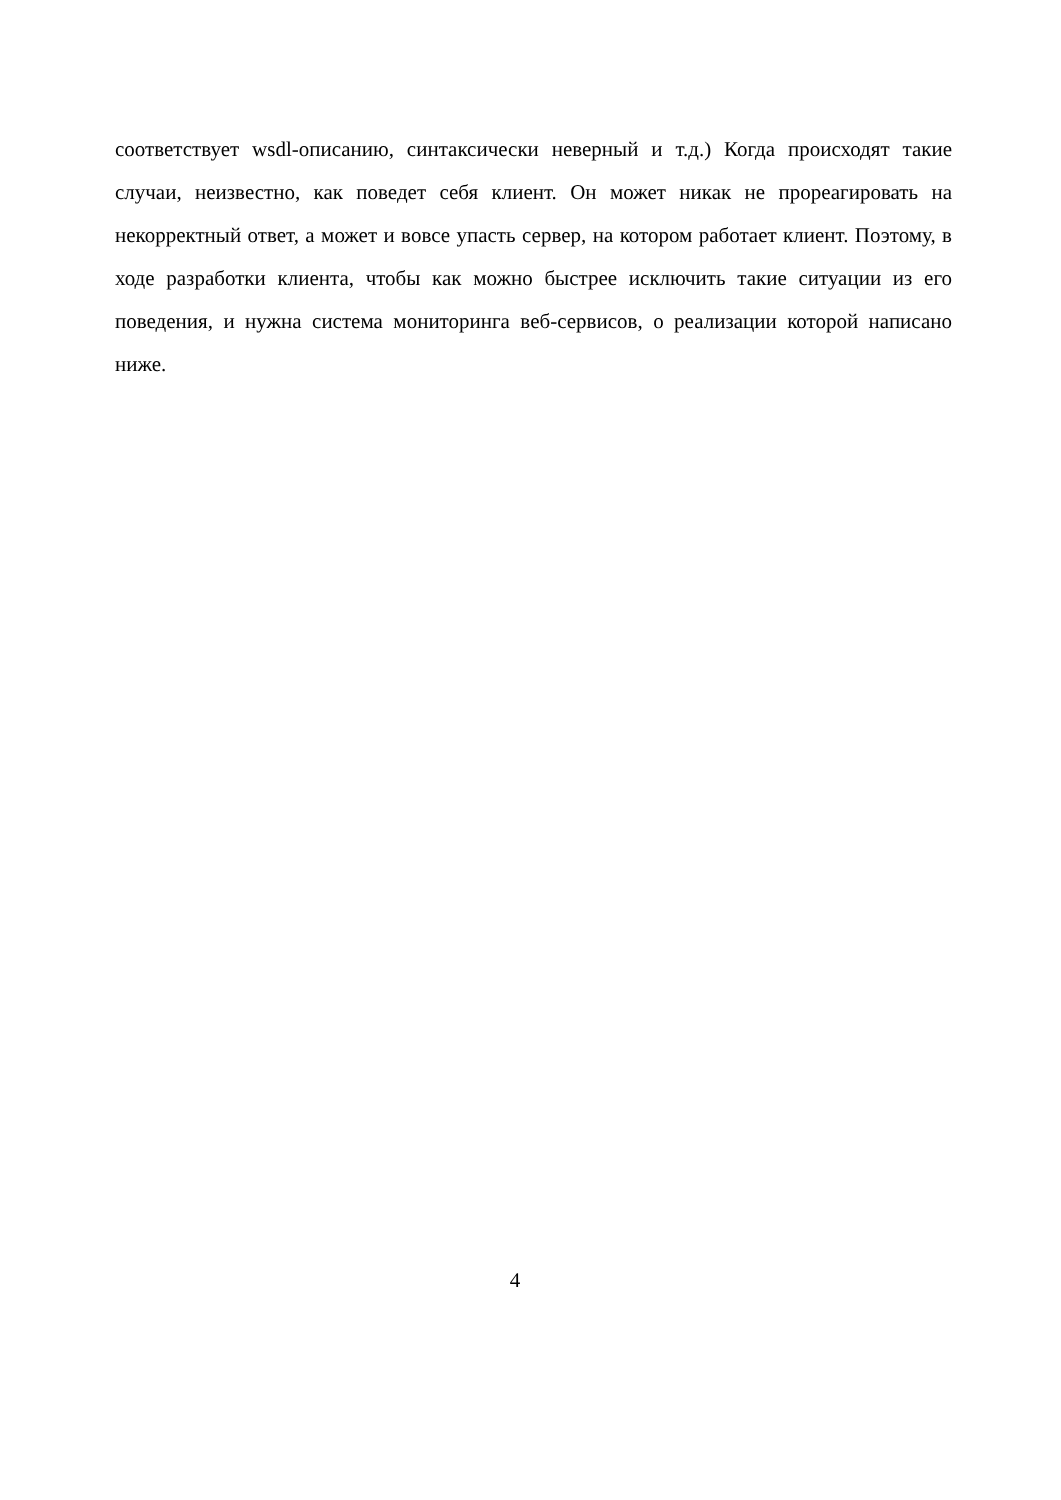соответствует wsdl-описанию, синтаксически неверный и т.д.) Когда происходят такие случаи, неизвестно, как поведет себя клиент. Он может никак не прореагировать на некорректный ответ, а может и вовсе упасть сервер, на котором работает клиент. Поэтому, в ходе разработки клиента, чтобы как можно быстрее исключить такие ситуации из его поведения, и нужна система мониторинга веб-сервисов, о реализации которой написано ниже.
4